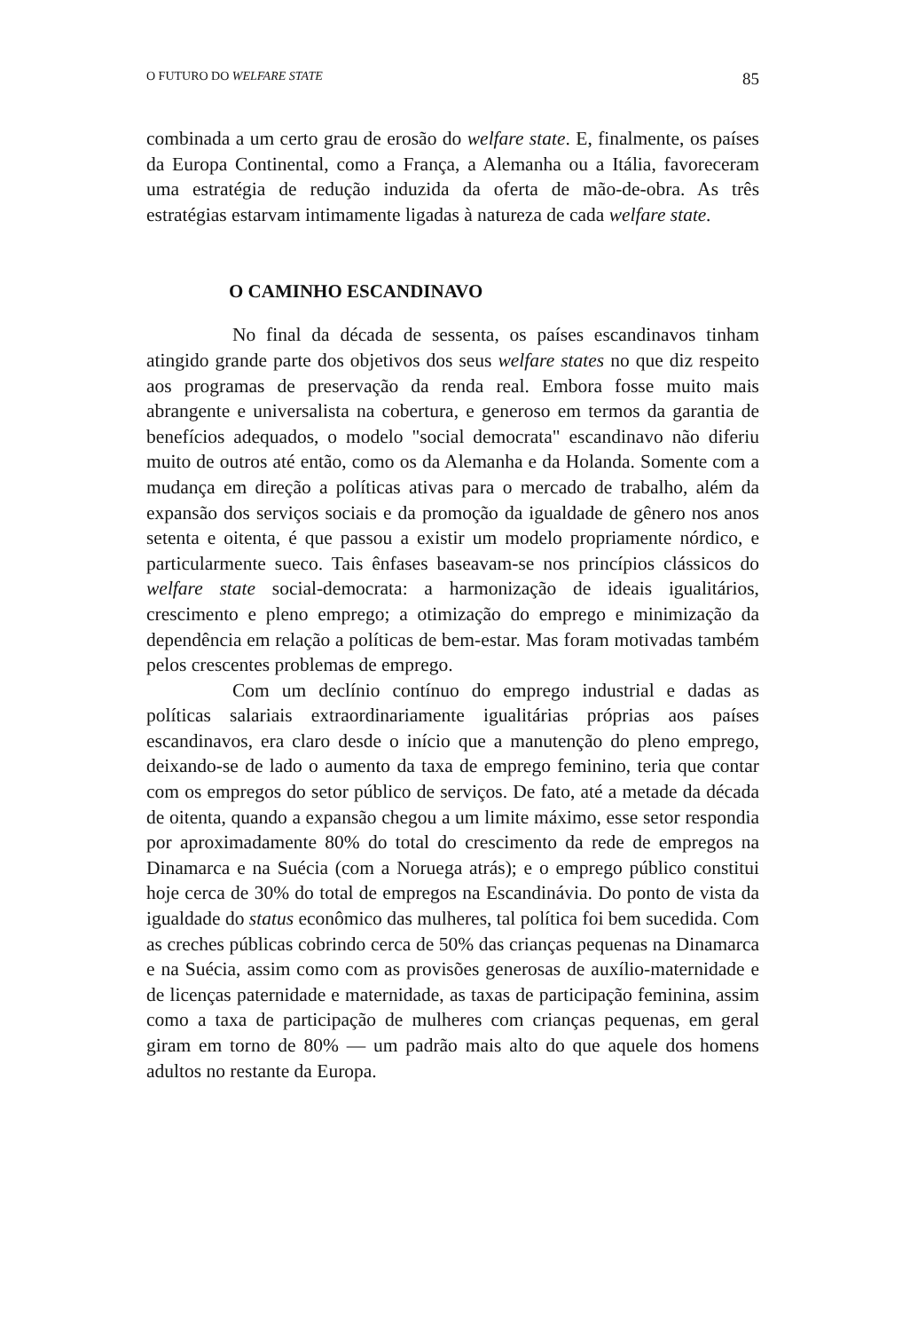O FUTURO DO WELFARE STATE 85
combinada a um certo grau de erosão do welfare state. E, finalmente, os países da Europa Continental, como a França, a Alemanha ou a Itália, favoreceram uma estratégia de redução induzida da oferta de mão-de-obra. As três estratégias estarvam intimamente ligadas à natureza de cada welfare state.
O CAMINHO ESCANDINAVO
No final da década de sessenta, os países escandinavos tinham atingido grande parte dos objetivos dos seus welfare states no que diz respeito aos programas de preservação da renda real. Embora fosse muito mais abrangente e universalista na cobertura, e generoso em termos da garantia de benefícios adequados, o modelo "social democrata" escandinavo não diferiu muito de outros até então, como os da Alemanha e da Holanda. Somente com a mudança em direção a políticas ativas para o mercado de trabalho, além da expansão dos serviços sociais e da promoção da igualdade de gênero nos anos setenta e oitenta, é que passou a existir um modelo propriamente nórdico, e particularmente sueco. Tais ênfases baseavam-se nos princípios clássicos do welfare state social-democrata: a harmonização de ideais igualitários, crescimento e pleno emprego; a otimização do emprego e minimização da dependência em relação a políticas de bem-estar. Mas foram motivadas também pelos crescentes problemas de emprego.
Com um declínio contínuo do emprego industrial e dadas as políticas salariais extraordinariamente igualitárias próprias aos países escandinavos, era claro desde o início que a manutenção do pleno emprego, deixando-se de lado o aumento da taxa de emprego feminino, teria que contar com os empregos do setor público de serviços. De fato, até a metade da década de oitenta, quando a expansão chegou a um limite máximo, esse setor respondia por aproximadamente 80% do total do crescimento da rede de empregos na Dinamarca e na Suécia (com a Noruega atrás); e o emprego público constitui hoje cerca de 30% do total de empregos na Escandinávia. Do ponto de vista da igualdade do status econômico das mulheres, tal política foi bem sucedida. Com as creches públicas cobrindo cerca de 50% das crianças pequenas na Dinamarca e na Suécia, assim como com as provisões generosas de auxílio-maternidade e de licenças paternidade e maternidade, as taxas de participação feminina, assim como a taxa de participação de mulheres com crianças pequenas, em geral giram em torno de 80% — um padrão mais alto do que aquele dos homens adultos no restante da Europa.